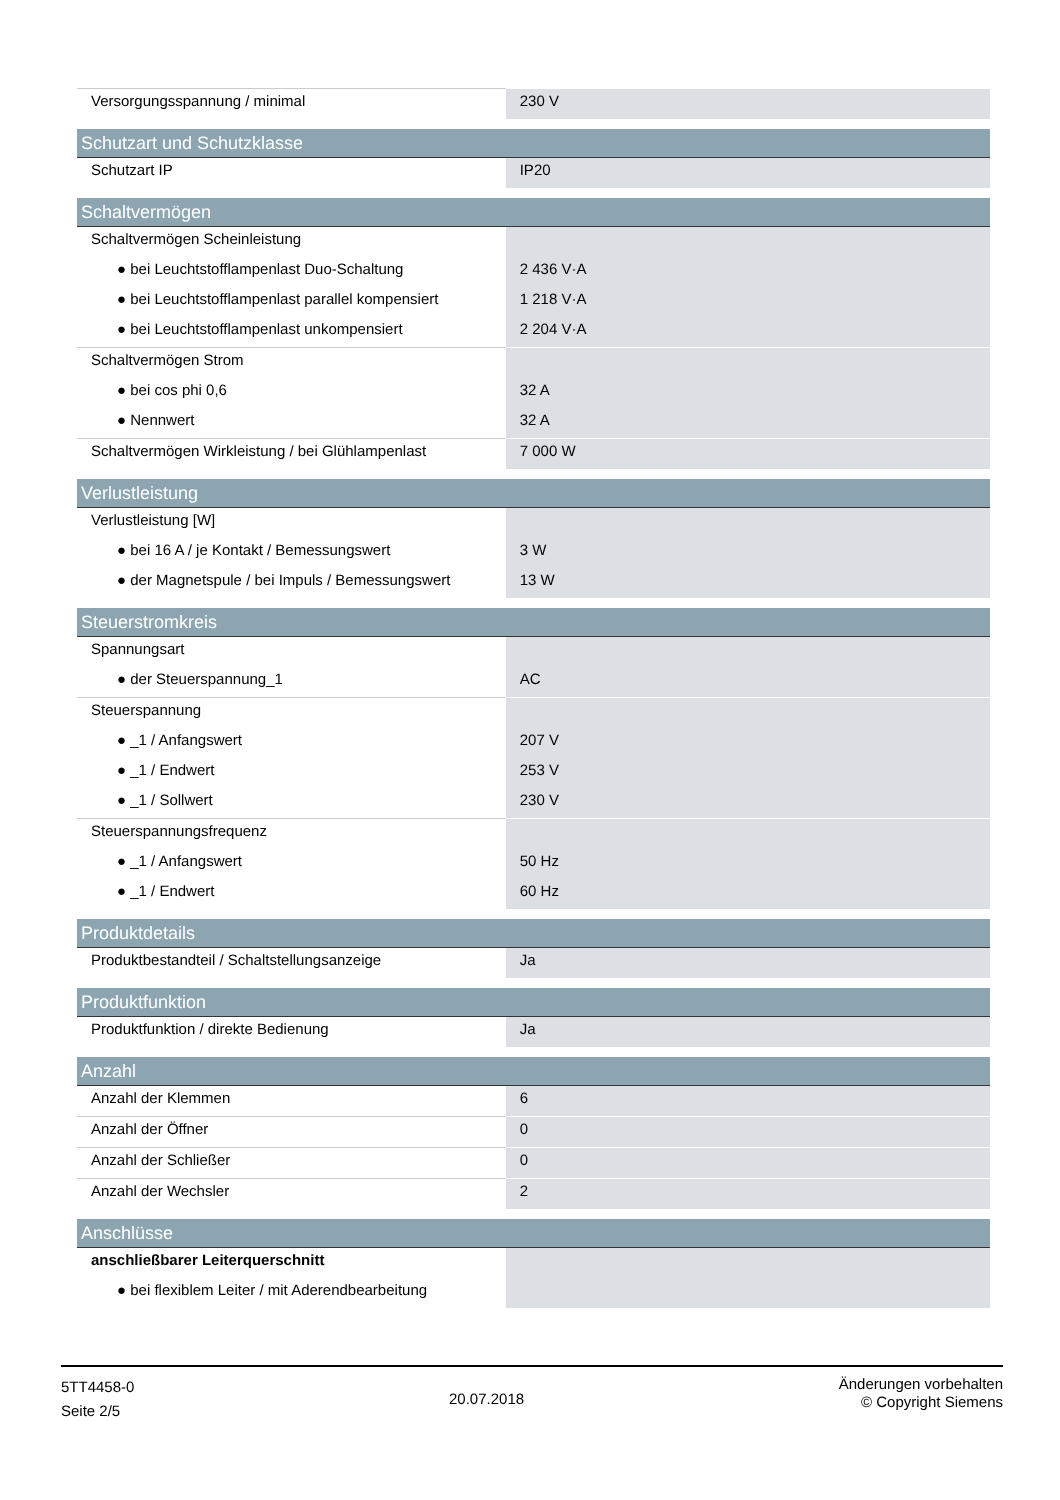| Versorgungsspannung / minimal | 230 V |
| Schutzart und Schutzklasse | |
| Schutzart IP | IP20 |
| Schaltvermögen | |
| Schaltvermögen Scheinleistung | |
| ● bei Leuchtstofflampenlast Duo-Schaltung | 2 436 V·A |
| ● bei Leuchtstofflampenlast parallel kompensiert | 1 218 V·A |
| ● bei Leuchtstofflampenlast unkompensiert | 2 204 V·A |
| Schaltvermögen Strom | |
| ● bei cos phi 0,6 | 32 A |
| ● Nennwert | 32 A |
| Schaltvermögen Wirkleistung / bei Glühlampenlast | 7 000 W |
| Verlustleistung | |
| Verlustleistung [W] | |
| ● bei 16 A / je Kontakt / Bemessungswert | 3 W |
| ● der Magnetspule / bei Impuls / Bemessungswert | 13 W |
| Steuerstromkreis | |
| Spannungsart | |
| ● der Steuerspannung_1 | AC |
| Steuerspannung | |
| ● _1 / Anfangswert | 207 V |
| ● _1 / Endwert | 253 V |
| ● _1 / Sollwert | 230 V |
| Steuerspannungsfrequenz | |
| ● _1 / Anfangswert | 50 Hz |
| ● _1 / Endwert | 60 Hz |
| Produktdetails | |
| Produktbestandteil / Schaltstellungsanzeige | Ja |
| Produktfunktion | |
| Produktfunktion / direkte Bedienung | Ja |
| Anzahl | |
| Anzahl der Klemmen | 6 |
| Anzahl der Öffner | 0 |
| Anzahl der Schließer | 0 |
| Anzahl der Wechsler | 2 |
| Anschlüsse | |
| anschließbarer Leiterquerschnitt | |
| ● bei flexiblem Leiter / mit Aderendbearbeitung | |
5TT4458-0
Seite 2/5
20.07.2018
Änderungen vorbehalten
© Copyright Siemens